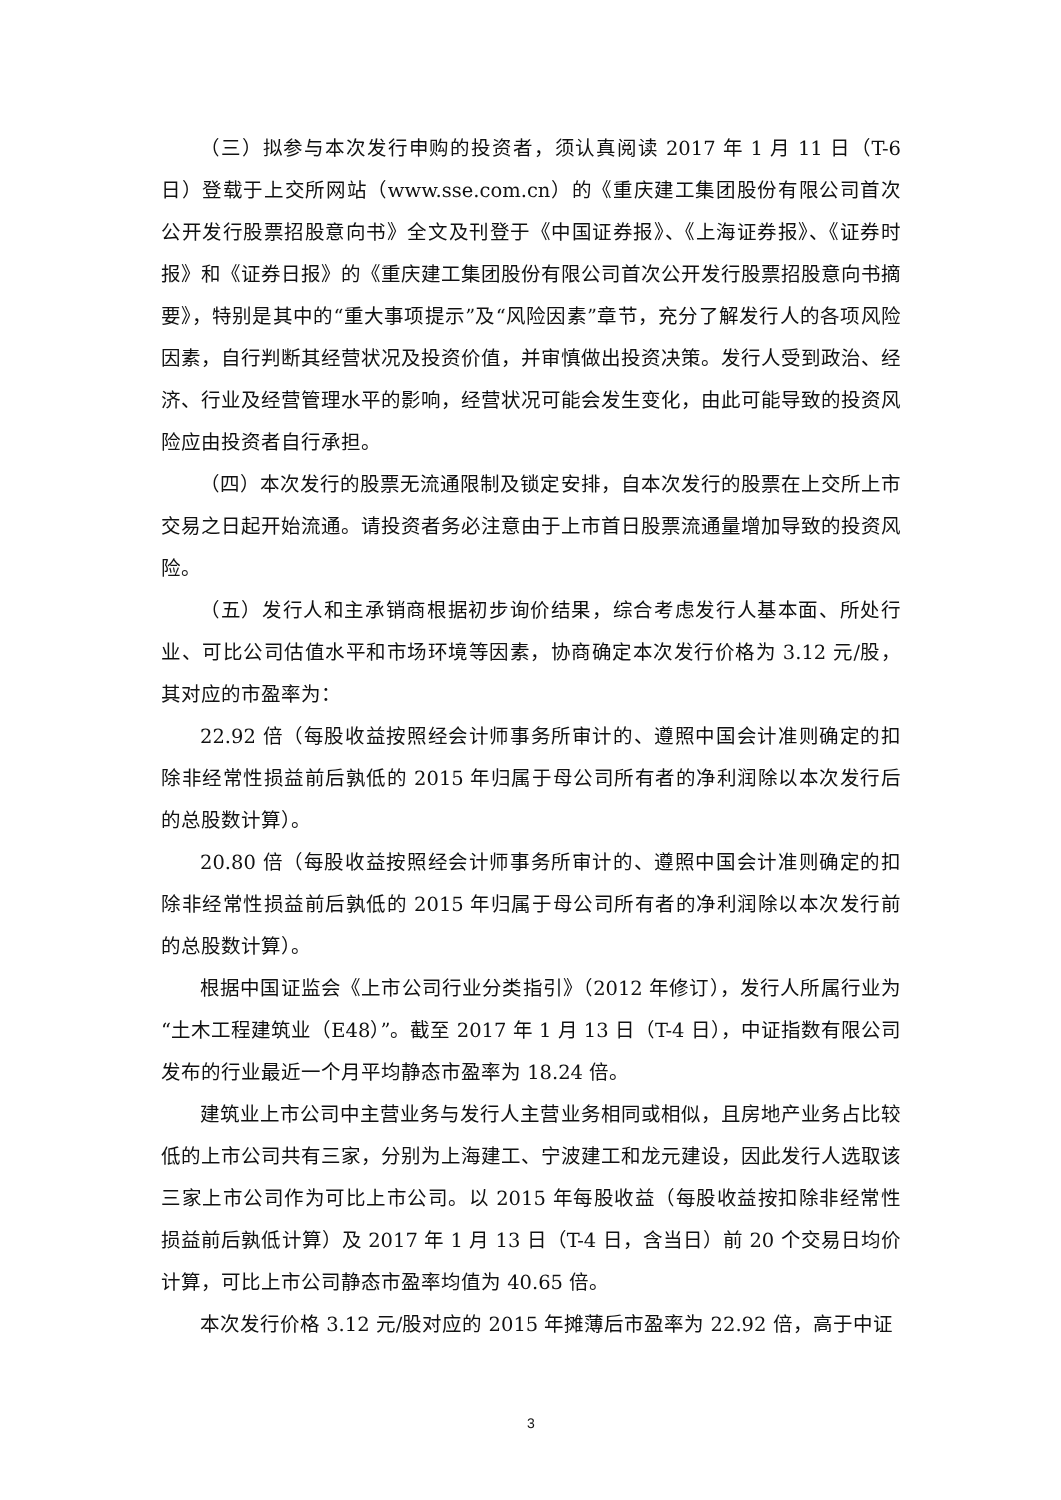（三）拟参与本次发行申购的投资者，须认真阅读 2017 年 1 月 11 日（T-6 日）登载于上交所网站（www.sse.com.cn）的《重庆建工集团股份有限公司首次公开发行股票招股意向书》全文及刊登于《中国证券报》、《上海证券报》、《证券时报》和《证券日报》的《重庆建工集团股份有限公司首次公开发行股票招股意向书摘要》，特别是其中的“重大事项提示”及“风险因素”章节，充分了解发行人的各项风险因素，自行判断其经营状况及投资价值，并审慎做出投资决策。发行人受到政治、经济、行业及经营管理水平的影响，经营状况可能会发生变化，由此可能导致的投资风险应由投资者自行承担。
（四）本次发行的股票无流通限制及锁定安排，自本次发行的股票在上交所上市交易之日起开始流通。请投资者务必注意由于上市首日股票流通量增加导致的投资风险。
（五）发行人和主承销商根据初步询价结果，综合考虑发行人基本面、所处行业、可比公司估值水平和市场环境等因素，协商确定本次发行价格为 3.12 元/股，其对应的市盈率为：
22.92 倍（每股收益按照经会计师事务所审计的、遵照中国会计准则确定的扣除非经常性损益前后孰低的 2015 年归属于母公司所有者的净利润除以本次发行后的总股数计算）。
20.80 倍（每股收益按照经会计师事务所审计的、遵照中国会计准则确定的扣除非经常性损益前后孰低的 2015 年归属于母公司所有者的净利润除以本次发行前的总股数计算）。
根据中国证监会《上市公司行业分类指引》（2012 年修订），发行人所属行业为“土木工程建筑业（E48）”。截至 2017 年 1 月 13 日（T-4 日），中证指数有限公司发布的行业最近一个月平均静态市盈率为 18.24 倍。
建筑业上市公司中主营业务与发行人主营业务相同或相似，且房地产业务占比较低的上市公司共有三家，分别为上海建工、宁波建工和龙元建设，因此发行人选取该三家上市公司作为可比上市公司。以 2015 年每股收益（每股收益按扣除非经常性损益前后孰低计算）及 2017 年 1 月 13 日（T-4 日，含当日）前 20 个交易日均价计算，可比上市公司静态市盈率均值为 40.65 倍。
本次发行价格 3.12 元/股对应的 2015 年摊薄后市盈率为 22.92 倍，高于中证
3